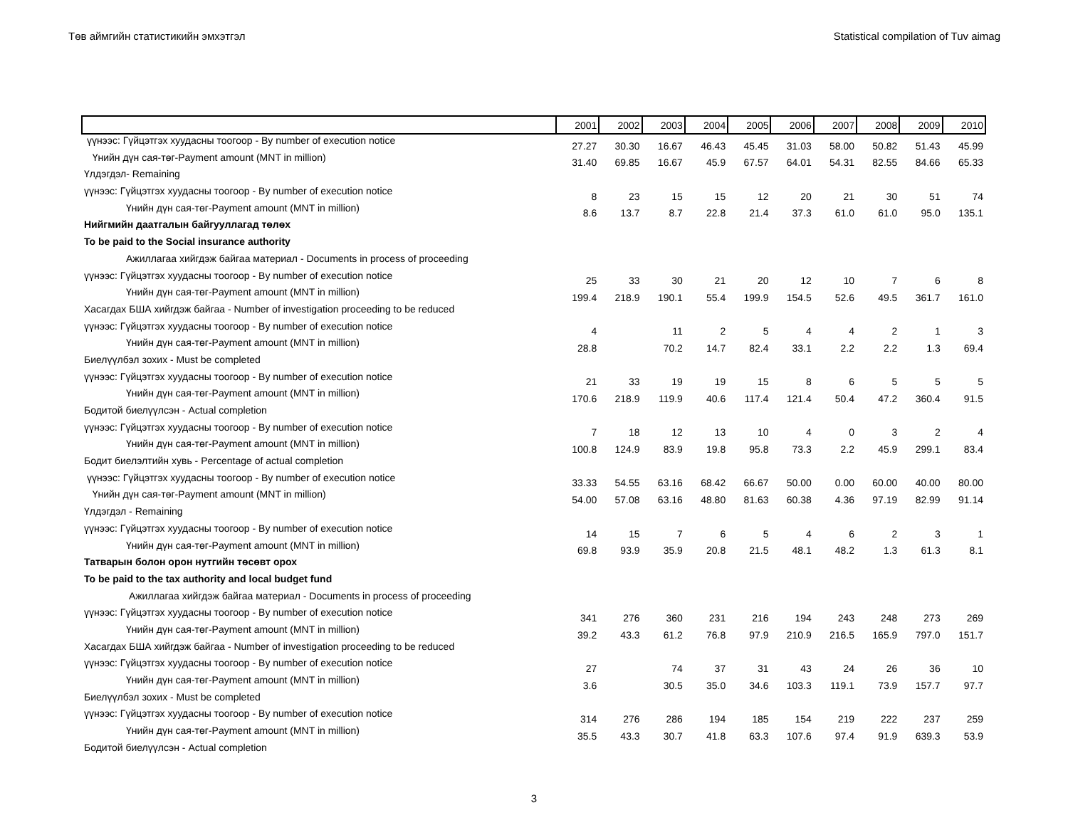Төв аймгийн статистикийн эмхэтгэл Statistical compilation of Tuv aimag
| | 2001 | 2002 | 2003 | 2004 | 2005 | 2006 | 2007 | 2008 | 2009 | 2010 |
| --- | --- | --- | --- | --- | --- | --- | --- | --- | --- | --- |
| үүнээс: Гүйцэтгэх хуудасны тоогоор - By number of execution notice | 27.27 | 30.30 | 16.67 | 46.43 | 45.45 | 31.03 | 58.00 | 50.82 | 51.43 | 45.99 |
| Үнийн дүн сая-төг-Payment amount (MNT in million) | 31.40 | 69.85 | 16.67 | 45.9 | 67.57 | 64.01 | 54.31 | 82.55 | 84.66 | 65.33 |
| Үлдэгдэл- Remaining | | | | | | | | | | |
| үүнээс: Гүйцэтгэх хуудасны тоогоор - By number of execution notice | 8 | 23 | 15 | 15 | 12 | 20 | 21 | 30 | 51 | 74 |
| Үнийн дүн сая-төг-Payment amount (MNT in million) | 8.6 | 13.7 | 8.7 | 22.8 | 21.4 | 37.3 | 61.0 | 61.0 | 95.0 | 135.1 |
| Нийгмийн даатгалын байгууллагад төлөх | | | | | | | | | | |
| To be paid to the Social insurance authority | | | | | | | | | | |
| Ажиллагаа хийгдэж байгаа материал - Documents in process of proceeding | | | | | | | | | | |
| үүнээс: Гүйцэтгэх хуудасны тоогоор - By number of execution notice | 25 | 33 | 30 | 21 | 20 | 12 | 10 | 7 | 6 | 8 |
| Үнийн дүн сая-төг-Payment amount (MNT in million) | 199.4 | 218.9 | 190.1 | 55.4 | 199.9 | 154.5 | 52.6 | 49.5 | 361.7 | 161.0 |
| Хасагдах БША хийгдэж байгаа - Number of investigation proceeding to be reduced | | | | | | | | | | |
| үүнээс: Гүйцэтгэх хуудасны тоогоор - By number of execution notice | 4 | | 11 | 2 | 5 | 4 | 4 | 2 | 1 | 3 |
| Үнийн дүн сая-төг-Payment amount (MNT in million) | 28.8 | | 70.2 | 14.7 | 82.4 | 33.1 | 2.2 | 2.2 | 1.3 | 69.4 |
| Биелүүлбэл зохих - Must be completed | | | | | | | | | | |
| үүнээс: Гүйцэтгэх хуудасны тоогоор - By number of execution notice | 21 | 33 | 19 | 19 | 15 | 8 | 6 | 5 | 5 | 5 |
| Үнийн дүн сая-төг-Payment amount (MNT in million) | 170.6 | 218.9 | 119.9 | 40.6 | 117.4 | 121.4 | 50.4 | 47.2 | 360.4 | 91.5 |
| Бодитой биелүүлсэн - Actual completion | | | | | | | | | | |
| үүнээс: Гүйцэтгэх хуудасны тоогоор - By number of execution notice | 7 | 18 | 12 | 13 | 10 | 4 | 0 | 3 | 2 | 4 |
| Үнийн дүн сая-төг-Payment amount (MNT in million) | 100.8 | 124.9 | 83.9 | 19.8 | 95.8 | 73.3 | 2.2 | 45.9 | 299.1 | 83.4 |
| Бодит биелэлтийн хувь - Percentage of actual completion | | | | | | | | | | |
| үүнээс: Гүйцэтгэх хуудасны тоогоор - By number of execution notice | 33.33 | 54.55 | 63.16 | 68.42 | 66.67 | 50.00 | 0.00 | 60.00 | 40.00 | 80.00 |
| Үнийн дүн сая-төг-Payment amount (MNT in million) | 54.00 | 57.08 | 63.16 | 48.80 | 81.63 | 60.38 | 4.36 | 97.19 | 82.99 | 91.14 |
| Үлдэгдэл - Remaining | | | | | | | | | | |
| үүнээс: Гүйцэтгэх хуудасны тоогоор - By number of execution notice | 14 | 15 | 7 | 6 | 5 | 4 | 6 | 2 | 3 | 1 |
| Үнийн дүн сая-төг-Payment amount (MNT in million) | 69.8 | 93.9 | 35.9 | 20.8 | 21.5 | 48.1 | 48.2 | 1.3 | 61.3 | 8.1 |
| Татварын болон орон нутгийн төсөвт орох | | | | | | | | | | |
| To be paid to the tax authority and local budget fund | | | | | | | | | | |
| Ажиллагаа хийгдэж байгаа материал - Documents in process of proceeding | | | | | | | | | | |
| үүнээс: Гүйцэтгэх хуудасны тоогоор - By number of execution notice | 341 | 276 | 360 | 231 | 216 | 194 | 243 | 248 | 273 | 269 |
| Үнийн дүн сая-төг-Payment amount (MNT in million) | 39.2 | 43.3 | 61.2 | 76.8 | 97.9 | 210.9 | 216.5 | 165.9 | 797.0 | 151.7 |
| Хасагдах БША хийгдэж байгаа - Number of investigation proceeding to be reduced | | | | | | | | | | |
| үүнээс: Гүйцэтгэх хуудасны тоогоор - By number of execution notice | 27 | | 74 | 37 | 31 | 43 | 24 | 26 | 36 | 10 |
| Үнийн дүн сая-төг-Payment amount (MNT in million) | 3.6 | | 30.5 | 35.0 | 34.6 | 103.3 | 119.1 | 73.9 | 157.7 | 97.7 |
| Биелүүлбэл зохих - Must be completed | | | | | | | | | | |
| үүнээс: Гүйцэтгэх хуудасны тоогоор - By number of execution notice | 314 | 276 | 286 | 194 | 185 | 154 | 219 | 222 | 237 | 259 |
| Үнийн дүн сая-төг-Payment amount (MNT in million) | 35.5 | 43.3 | 30.7 | 41.8 | 63.3 | 107.6 | 97.4 | 91.9 | 639.3 | 53.9 |
| Бодитой биелүүлсэн - Actual completion | | | | | | | | | | |
3